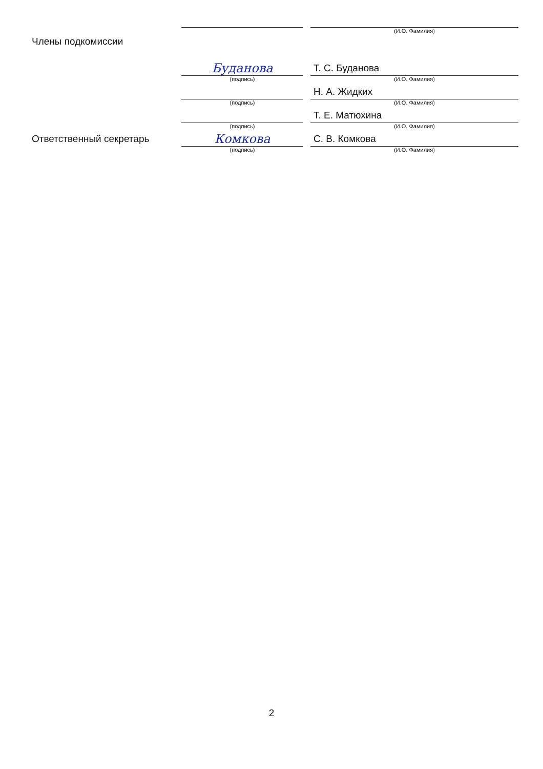(И.О. Фамилия)
Члены подкомиссии
Буданова
Т. С. Буданова
(подпись) (И.О. Фамилия)
Н. А. Жидких
(подпись) (И.О. Фамилия)
Т. Е. Матюхина
(подпись) (И.О. Фамилия)
Ответственный секретарь
Комкова
С. В. Комкова
(подпись) (И.О. Фамилия)
2